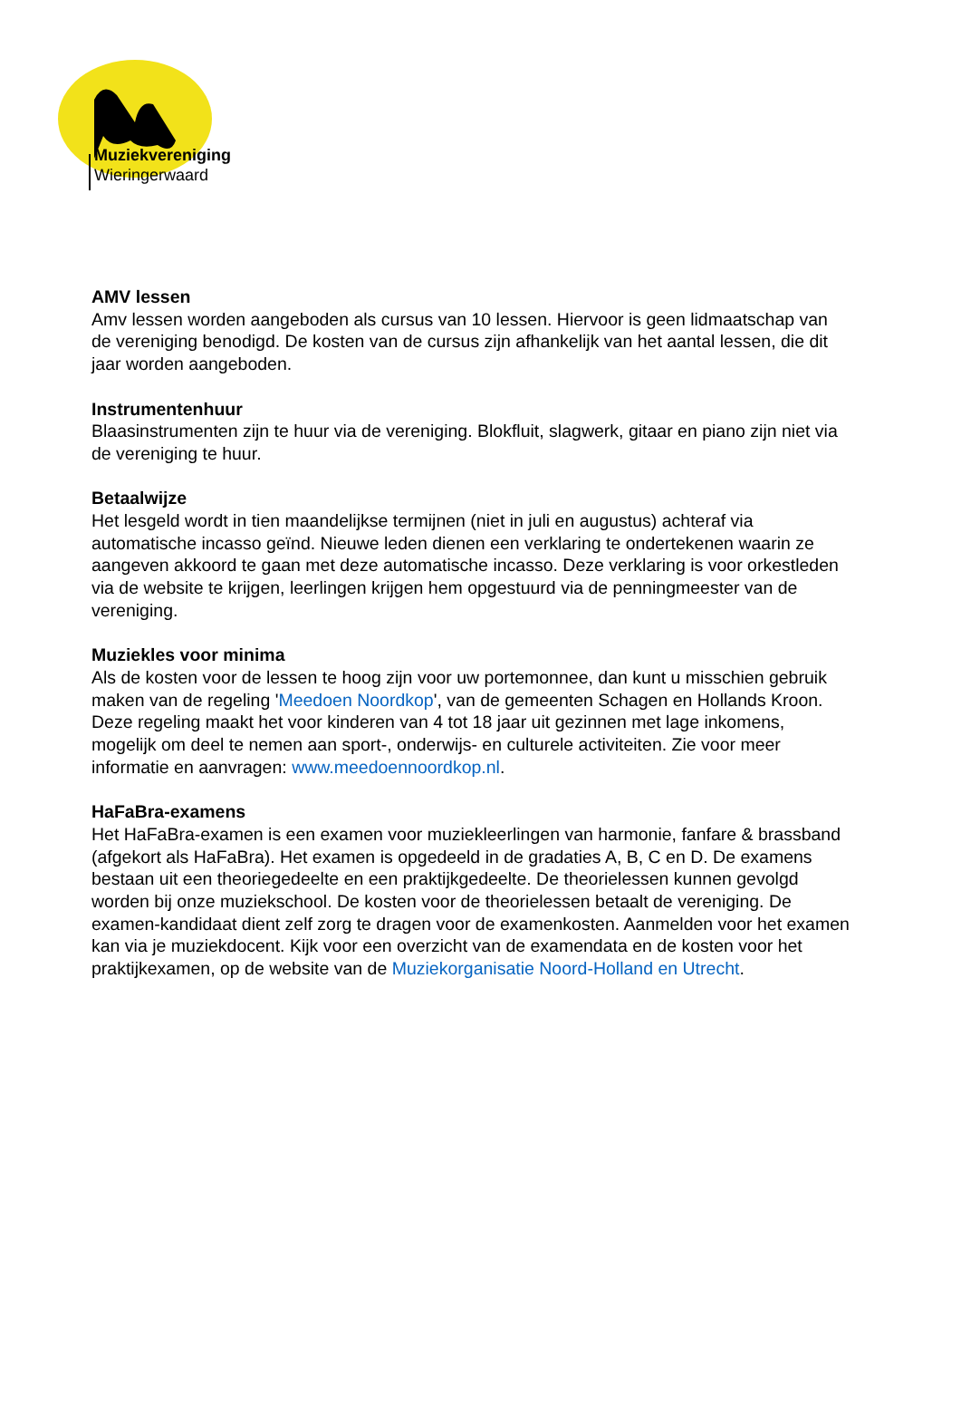Muziekvereniging
Wieringerwaard
AMV lessen
Amv lessen worden aangeboden als cursus van 10 lessen. Hiervoor is geen lidmaatschap van de vereniging benodigd. De kosten van de cursus zijn afhankelijk van het aantal lessen, die dit jaar worden aangeboden.
Instrumentenhuur
Blaasinstrumenten zijn te huur via de vereniging. Blokfluit, slagwerk, gitaar en piano zijn niet via de vereniging te huur.
Betaalwijze
Het lesgeld wordt in tien maandelijkse termijnen (niet in juli en augustus) achteraf via automatische incasso geïnd. Nieuwe leden dienen een verklaring te ondertekenen waarin ze aangeven akkoord te gaan met deze automatische incasso. Deze verklaring is voor orkestleden via de website te krijgen, leerlingen krijgen hem opgestuurd via de penningmeester van de vereniging.
Muziekles voor minima
Als de kosten voor de lessen te hoog zijn voor uw portemonnee, dan kunt u misschien gebruik maken van de regeling 'Meedoen Noordkop', van de gemeenten Schagen en Hollands Kroon. Deze regeling maakt het voor kinderen van 4 tot 18 jaar uit gezinnen met lage inkomens, mogelijk om deel te nemen aan sport-, onderwijs- en culturele activiteiten. Zie voor meer informatie en aanvragen: www.meedoennoordkop.nl.
HaFaBra-examens
Het HaFaBra-examen is een examen voor muziekleerlingen van harmonie, fanfare & brassband (afgekort als HaFaBra). Het examen is opgedeeld in de gradaties A, B, C en D. De examens bestaan uit een theoriegedeelte en een praktijkgedeelte. De theorielessen kunnen gevolgd worden bij onze muziekschool. De kosten voor de theorielessen betaalt de vereniging. De examen-kandidaat dient zelf zorg te dragen voor de examenkosten. Aanmelden voor het examen kan via je muziekdocent. Kijk voor een overzicht van de examendata en de kosten voor het praktijkexamen, op de website van de Muziekorganisatie Noord-Holland en Utrecht.